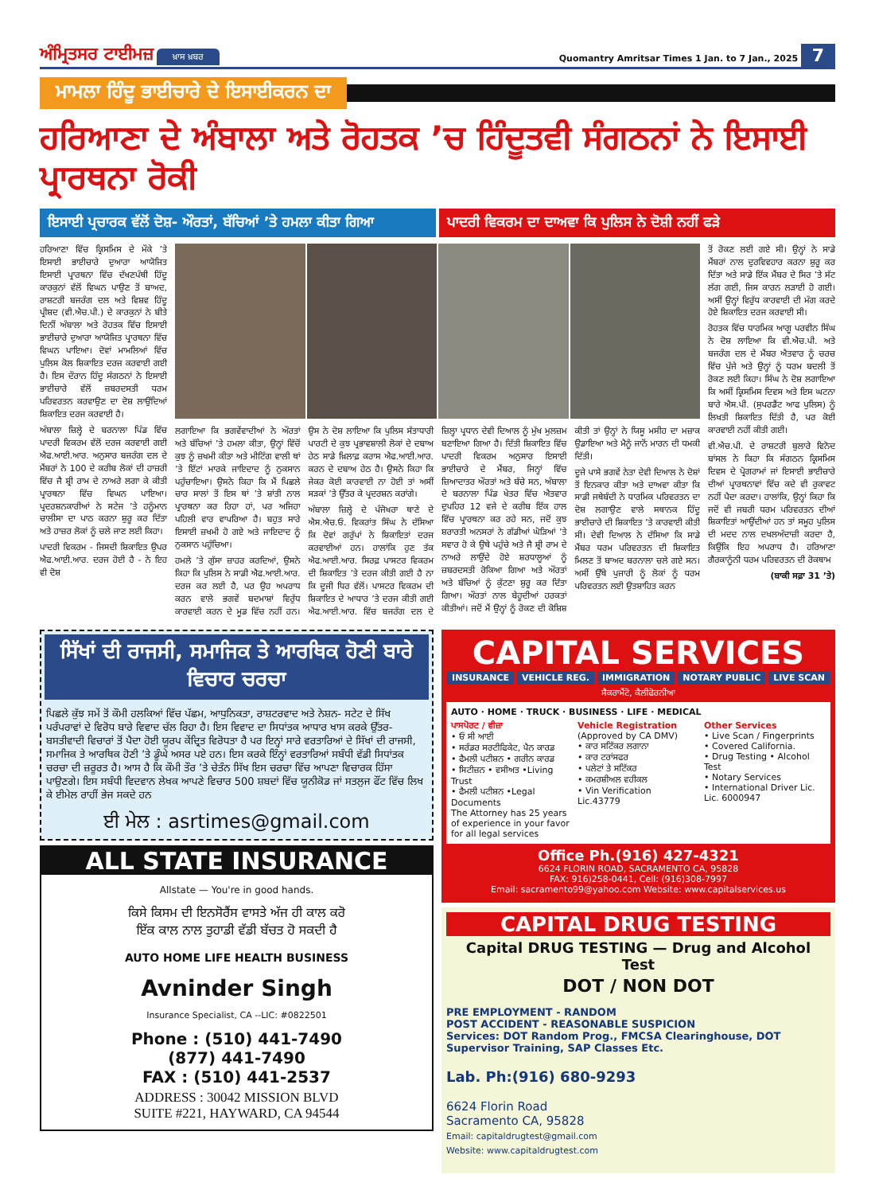ਅੰਮ੍ਰਿਤਸਰ ਟਾਈਮਜ਼ ਖ਼ਾਸ ਖ਼ਬਰ
Quomantry Amritsar Times 1 Jan. to 7 Jan., 2025 7
ਮਾਮਲਾ ਹਿੰਦੂ ਭਾਈਚਾਰੇ ਦੇ ਇਸਾਈਕਰਨ ਦਾ
ਹਰਿਆਣਾ ਦੇ ਅੰਬਾਲਾ ਅਤੇ ਰੋਹਤਕ ’ਚ ਹਿੰਦੂਤਵੀ ਸੰਗਠਨਾਂ ਨੇ ਇਸਾਈ ਪ੍ਰਾਰਥਨਾ ਰੋਕੀ
ਇਸਾਈ ਪ੍ਰਚਾਰਕ ਵੱਲੋਂ ਦੋਸ਼- ਔਰਤਾਂ, ਬੱਚਿਆਂ ’ਤੇ ਹਮਲਾ ਕੀਤਾ ਗਿਆ
ਪਾਦਰੀ ਵਿਕਰਮ ਦਾ ਦਾਅਵਾ ਕਿ ਪੁਲਿਸ ਨੇ ਦੋਸ਼ੀ ਨਹੀਂ ਫੜੇ
ਹਰਿਆਣਾ ਵਿੱਚ ਕ੍ਰਿਸਮਿਸ ਦੇ ਮੌਕੇ ’ਤੇ ਇਸਾਈ ਭਾਈਚਾਰੇ ਦੁਆਰਾ ਆਯੋਜਿਤ ਇਸਾਈ ਪ੍ਰਾਰਥਨਾ ਵਿੱਚ ਦੱਖਣਪੰਥੀ ਹਿੰਦੂ ਕਾਰਕੁਨਾਂ ਵੱਲੋਂ ਵਿਘਨ ਪਾਉਣ ਤੋਂ ਬਾਅਦ, ਰਾਸ਼ਟਰੀ ਬਜਰੰਗ ਦਲ ਅਤੇ ਵਿਸ਼ਵ ਹਿੰਦੂ ਪ੍ਰੀਸ਼ਦ (ਵੀ.ਐਚ.ਪੀ.) ਦੇ ਕਾਰਕੁਨਾਂ ਨੇ ਬੀਤੇ ਦਿਨੀਂ ਅੰਬਾਲਾ ਅਤੇ ਰੋਹਤਕ ਵਿੱਚ ਇਸਾਈ ਭਾਈਚਾਰੇ ਦੁਆਰਾ ਆਯੋਜਿਤ ਪ੍ਰਾਰਥਨਾ ਵਿੱਚ ਵਿਘਨ ਪਾਇਆ। ਦੋਵਾਂ ਮਾਮਲਿਆਂ ਵਿੱਚ ਪੁਲਿਸ ਕੋਲ ਸ਼ਿਕਾਇਤ ਦਰਜ ਕਰਵਾਈ ਗਈ ਹੈ। ਇਸ ਦੌਰਾਨ ਹਿੰਦੂ ਸੰਗਠਨਾਂ ਨੇ ਇਸਾਈ ਭਾਈਚਾਰੇ ਵੱਲੋਂ ਜ਼ਬਰਦਸਤੀ ਧਰਮ ਪਰਿਵਰਤਨ ਕਰਵਾਉਣ ਦਾ ਦੋਸ਼ ਲਾਉਂਦਿਆਂ ਸ਼ਿਕਾਇਤ ਦਰਜ ਕਰਵਾਈ ਹੈ।
ਅੰਬਾਲਾ ਜ਼ਿਲ੍ਹੇ ਦੇ ਬਰਨਾਲਾ ਪਿੰਡ ਵਿੱਚ ਪਾਦਰੀ ਵਿਕਰਮ ਵੱਲੋਂ ਦਰਜ ਕਰਵਾਈ ਗਈ ਐਫ.ਆਈ.ਆਰ. ਅਨੁਸਾਰ ਬਜਰੰਗ ਦਲ ਦੇ ਮੈਂਬਰਾਂ ਨੇ 100 ਦੇ ਕਰੀਬ ਲੋਕਾਂ ਦੀ ਹਾਜ਼ਰੀ ਵਿੱਚ ਜੈ ਸ਼੍ਰੀ ਰਾਮ ਦੇ ਨਾਅਰੇ ਲਗਾ ਕੇ ਕੀਤੀ ਪ੍ਰਾਰਥਨਾ ਵਿੱਚ ਵਿਘਨ ਪਾਇਆ। ਪ੍ਰਦਰਸ਼ਨਕਾਰੀਆਂ ਨੇ ਸਟੇਜ ’ਤੇ ਹਨੂੰਮਾਨ ਚਾਲੀਸਾ ਦਾ ਪਾਠ ਕਰਨਾ ਸ਼ੁਰੂ ਕਰ ਦਿੱਤਾ ਅਤੇ ਹਾਜ਼ਰ ਲੋਕਾਂ ਨੂੰ ਚਲੇ ਜਾਣ ਲਈ ਕਿਹਾ।
ਪਾਦਰੀ ਵਿਕਰਮ - ਜਿਸਦੀ ਸ਼ਿਕਾਇਤ ਉਪਰ ਐਫ.ਆਈ.ਆਰ. ਦਰਜ ਹੋਈ ਹੈ - ਨੇ ਇਹ ਵੀ ਦੋਸ਼
ਲਗਾਇਆ ਕਿ ਭਗਵੇਂਵਾਦੀਆਂ ਨੇ ਔਰਤਾਂ ਅਤੇ ਬੱਚਿਆਂ ’ਤੇ ਹਮਲਾ ਕੀਤਾ, ਉਨ੍ਹਾਂ ਵਿੱਚੋਂ ਕੁਝ ਨੂੰ ਜ਼ਖਮੀ ਕੀਤਾ ਅਤੇ ਮੀਟਿੰਗ ਵਾਲੀ ਥਾਂ ’ਤੇ ਇੱਟਾਂ ਮਾਰਕੇ ਜਾਇਦਾਦ ਨੂੰ ਨੁਕਸਾਨ ਪਹੁੰਚਾਇਆ। ਉਸਨੇ ਕਿਹਾ ਕਿ ਮੈਂ ਪਿਛਲੇ ਚਾਰ ਸਾਲਾਂ ਤੋਂ ਇਸ ਥਾਂ ’ਤੇ ਸ਼ਾਂਤੀ ਨਾਲ ਪ੍ਰਾਰਥਨਾ ਕਰ ਰਿਹਾ ਹਾਂ, ਪਰ ਅਜਿਹਾ ਪਹਿਲੀ ਵਾਰ ਵਾਪਰਿਆ ਹੈ। ਬਹੁਤ ਸਾਰੇ ਇਸਾਈ ਜ਼ਖਮੀ ਹੋ ਗਏ ਅਤੇ ਜਾਇਦਾਦ ਨੂੰ ਨੁਕਸਾਨ ਪਹੁੰਚਿਆ।
ਹਮਲੇ ’ਤੇ ਗੁੱਸਾ ਜ਼ਾਹਰ ਕਰਦਿਆਂ, ਉਸਨੇ ਕਿਹਾ ਕਿ ਪੁਲਿਸ ਨੇ ਸਾਡੀ ਐਫ.ਆਈ.ਆਰ. ਦਰਜ ਕਰ ਲਈ ਹੈ, ਪਰ ਉਹ ਅਪਰਾਧ ਕਰਨ ਵਾਲੇ ਭਗਵੇਂ ਬਦਮਾਸ਼ਾਂ ਵਿਰੁੱਧ ਕਾਰਵਾਈ ਕਰਨ ਦੇ ਮੂਡ ਵਿੱਚ ਨਹੀਂ ਹਨ। ਉਸ ਨੇ ਦੋਸ਼ ਲਾਇਆ ਕਿ ਪੁਲਿਸ ਸੱਤਾਧਾਰੀ ਪਾਰਟੀ ਦੇ ਕੁਝ ਪ੍ਰਭਾਵਸ਼ਾਲੀ ਲੋਕਾਂ ਦੇ ਦਬਾਅ ਹੇਠ ਸਾਡੇ ਖ਼ਿਲਾਫ਼ ਕਰਾਸ ਐਫ.ਆਈ.ਆਰ. ਕਰਨ ਦੇ ਦਬਾਅ ਹੇਠ ਹੈ। ਉਸਨੇ ਕਿਹਾ ਕਿ ਜੇਕਰ ਕੋਈ ਕਾਰਵਾਈ ਨਾ ਹੋਈ ਤਾਂ ਅਸੀਂ ਸੜਕਾਂ ’ਤੇ ਉੱਤਰ ਕੇ ਪ੍ਰਦਰਸ਼ਨ ਕਰਾਂਗੇ।
ਅੰਬਾਲਾ ਜ਼ਿਲ੍ਹੇ ਦੇ ਪੰਜੋਖਰਾ ਥਾਣੇ ਦੇ ਐਸ.ਐਚ.ਓ. ਵਿਕਰਾਂਤ ਸਿੰਘ ਨੇ ਦੱਸਿਆ ਕਿ ਦੋਵਾਂ ਗਰੁੱਪਾਂ ਨੇ ਸ਼ਿਕਾਇਤਾਂ ਦਰਜ ਕਰਵਾਈਆਂ ਹਨ। ਹਾਲਾਂਕਿ ਹੁਣ ਤੱਕ ਐਫ.ਆਈ.ਆਰ. ਸਿਰਫ਼ ਪਾਸਟਰ ਵਿਕਰਮ ਦੀ ਸ਼ਿਕਾਇਤ ’ਤੇ ਦਰਜ ਕੀਤੀ ਗਈ ਹੈ ਨਾ ਕਿ ਦੂਜੀ ਧਿਰ ਵੱਲੋਂ। ਪਾਸਟਰ ਵਿਕਰਮ ਦੀ ਸ਼ਿਕਾਇਤ ਦੇ ਆਧਾਰ ’ਤੇ ਦਰਜ ਕੀਤੀ ਗਈ ਐਫ.ਆਈ.ਆਰ. ਵਿੱਚ ਬਜਰੰਗ ਦਲ ਦੇ ਜ਼ਿਲ੍ਹਾ ਪ੍ਰਧਾਨ ਦੇਵੀ ਦਿਆਲ ਨੂੰ ਮੁੱਖ ਮੁਲਜ਼ਮ ਬਣਾਇਆ ਗਿਆ ਹੈ। ਦਿੱਤੀ ਸ਼ਿਕਾਇਤ ਵਿੱਚ ਪਾਦਰੀ ਵਿਕਰਮ ਅਨੁਸਾਰ ਇਸਾਈ ਭਾਈਚਾਰੇ ਦੇ ਮੈਂਬਰ, ਜਿਨ੍ਹਾਂ ਵਿੱਚ ਜ਼ਿਆਦਾਤਰ ਔਰਤਾਂ ਅਤੇ ਬੱਚੇ ਸਨ, ਅੰਬਾਲਾ ਦੇ ਬਰਨਾਲਾ ਪਿੰਡ ਖੇਤਰ ਵਿੱਚ ਐਤਵਾਰ ਦੁਪਹਿਰ 12 ਵਜੇ ਦੇ ਕਰੀਬ ਇੱਕ ਹਾਲ ਵਿੱਚ ਪ੍ਰਾਰਥਨਾ ਕਰ ਰਹੇ ਸਨ, ਜਦੋਂ ਕੁਝ ਸ਼ਰਾਰਤੀ ਅਨਸਰਾਂ ਨੇ ਗੱਡੀਆਂ ਘੋੜਿਆਂ ’ਤੇ ਸਵਾਰ ਹੋ ਕੇ ਉਥੇ ਪਹੁੰਚੇ ਅਤੇ ਜੈ ਸ਼੍ਰੀ ਰਾਮ ਦੇ ਨਾਅਰੇ ਲਾਉਂਦੇ ਹੋਏ ਸ਼ਰਧਾਲੂਆਂ ਨੂੰ ਜ਼ਬਰਦਸਤੀ ਰੋਕਿਆ ਗਿਆ ਅਤੇ ਔਰਤਾਂ ਅਤੇ ਬੱਚਿਆਂ ਨੂੰ ਕੁੱਟਣਾ ਸ਼ੁਰੂ ਕਰ ਦਿੱਤਾ ਗਿਆ। ਔਰਤਾਂ ਨਾਲ ਬੇਹੂਦੀਆਂ ਹਰਕਤਾਂ ਕੀਤੀਆਂ। ਜਦੋਂ ਮੈਂ ਉਨ੍ਹਾਂ ਨੂੰ ਰੋਕਣ ਦੀ ਕੋਸ਼ਿਸ਼ ਕੀਤੀ ਤਾਂ ਉਨ੍ਹਾਂ ਨੇ ਯਿਸੂ ਮਸੀਹ ਦਾ ਮਜ਼ਾਕ ਉਡਾਇਆ ਅਤੇ ਮੈਨੂੰ ਜਾਨੋਂ ਮਾਰਨ ਦੀ ਧਮਕੀ ਦਿੱਤੀ।
ਦੂਜੇ ਪਾਸੇ ਭਗਵੇਂ ਨੇਤਾ ਦੇਵੀ ਦਿਆਲ ਨੇ ਦੋਸ਼ਾਂ ਤੋਂ ਇਨਕਾਰ ਕੀਤਾ ਅਤੇ ਦਾਅਵਾ ਕੀਤਾ ਕਿ ਸਾਡੀ ਜਥੇਬੰਦੀ ਨੇ ਧਾਰਮਿਕ ਪਰਿਵਰਤਨ ਦਾ ਦੋਸ਼ ਲਗਾਉਣ ਵਾਲੇ ਸਥਾਨਕ ਹਿੰਦੂ ਭਾਈਚਾਰੇ ਦੀ ਸ਼ਿਕਾਇਤ ’ਤੇ ਕਾਰਵਾਈ ਕੀਤੀ ਸੀ। ਦੇਵੀ ਦਿਆਲ ਨੇ ਦੱਸਿਆ ਕਿ ਸਾਡੇ ਮੈਂਬਰ ਧਰਮ ਪਰਿਵਰਤਨ ਦੀ ਸ਼ਿਕਾਇਤ ਮਿਲਣ ਤੋਂ ਬਾਅਦ ਬਰਨਾਲਾ ਚਲੇ ਗਏ ਸਨ। ਅਸੀਂ ਉੱਥੇ ਪੁਜਾਰੀ ਨੂੰ ਲੋਕਾਂ ਨੂੰ ਧਰਮ ਪਰਿਵਰਤਨ ਲਈ ਉਤਸ਼ਾਹਿਤ ਕਰਨ
ਤੋਂ ਰੋਕਣ ਲਈ ਗਏ ਸੀ। ਉਨ੍ਹਾਂ ਨੇ ਸਾਡੇ ਮੈਂਬਰਾਂ ਨਾਲ ਦੁਰਵਿਵਹਾਰ ਕਰਨਾ ਸ਼ੁਰੂ ਕਰ ਦਿੱਤਾ ਅਤੇ ਸਾਡੇ ਇੱਕ ਮੈਂਬਰ ਦੇ ਸਿਰ ’ਤੇ ਸੱਟ ਲੱਗ ਗਈ, ਜਿਸ ਕਾਰਨ ਲੜਾਈ ਹੋ ਗਈ। ਅਸੀਂ ਉਨ੍ਹਾਂ ਵਿਰੁੱਧ ਕਾਰਵਾਈ ਦੀ ਮੰਗ ਕਰਦੇ ਹੋਏ ਸ਼ਿਕਾਇਤ ਦਰਜ ਕਰਵਾਈ ਸੀ।
ਰੋਹਤਕ ਵਿੱਚ ਧਾਰਮਿਕ ਆਗੂ ਪਰਵੀਨ ਸਿੰਘ ਨੇ ਦੋਸ਼ ਲਾਇਆ ਕਿ ਵੀ.ਐਚ.ਪੀ. ਅਤੇ ਬਜਰੰਗ ਦਲ ਦੇ ਮੈਂਬਰ ਐਤਵਾਰ ਨੂੰ ਚਰਚ ਵਿੱਚ ਪੁੱਜੇ ਅਤੇ ਉਨ੍ਹਾਂ ਨੂੰ ਧਰਮ ਬਦਲੀ ਤੋਂ ਰੋਕਣ ਲਈ ਕਿਹਾ। ਸਿੰਘ ਨੇ ਦੋਸ਼ ਲਗਾਇਆ ਕਿ ਅਸੀਂ ਕ੍ਰਿਸਮਿਸ ਦਿਵਸ ਅਤੇ ਇਸ ਘਟਨਾ ਬਾਰੇ ਐਸ.ਪੀ. (ਸੁਪਰਡੈਂਟ ਆਫ ਪੁਲਿਸ) ਨੂੰ ਲਿਖਤੀ ਸ਼ਿਕਾਇਤ ਦਿੱਤੀ ਹੈ, ਪਰ ਕੋਈ ਕਾਰਵਾਈ ਨਹੀਂ ਕੀਤੀ ਗਈ।
ਵੀ.ਐਚ.ਪੀ. ਦੇ ਰਾਸ਼ਟਰੀ ਬੁਲਾਰੇ ਵਿਨੋਦ ਬਾਂਸਲ ਨੇ ਕਿਹਾ ਕਿ ਸੰਗਠਨ ਕ੍ਰਿਸਮਿਸ ਦਿਵਸ ਦੇ ਪ੍ਰੋਗਰਾਮਾਂ ਜਾਂ ਇਸਾਈ ਭਾਈਚਾਰੇ ਦੀਆਂ ਪ੍ਰਾਰਥਨਾਵਾਂ ਵਿੱਚ ਕਦੇ ਵੀ ਰੁਕਾਵਟ ਨਹੀਂ ਪੈਦਾ ਕਰਦਾ। ਹਾਲਾਂਕਿ, ਉਨ੍ਹਾਂ ਕਿਹਾ ਕਿ ਜਦੋਂ ਵੀ ਜਬਰੀ ਧਰਮ ਪਰਿਵਰਤਨ ਦੀਆਂ ਸ਼ਿਕਾਇਤਾਂ ਆਉਂਦੀਆਂ ਹਨ ਤਾਂ ਸਮੂਹ ਪੁਲਿਸ ਦੀ ਮਦਦ ਨਾਲ ਦਖਲਅੰਦਾਜ਼ੀ ਕਰਦਾ ਹੈ, ਕਿਉਂਕਿ ਇਹ ਅਪਰਾਧ ਹੈ। ਹਰਿਆਣਾ ਗੈਰਕਾਨੂੰਨੀ ਧਰਮ ਪਰਿਵਰਤਨ ਦੀ ਰੋਕਥਾਮ
(ਬਾਕੀ ਸਫ਼ਾ 31 ’ਤੇ)
ਸਿੱਖਾਂ ਦੀ ਰਾਜਸੀ, ਸਮਾਜਿਕ ਤੇ ਆਰਥਿਕ ਹੋਣੀ ਬਾਰੇ ਵਿਚਾਰ ਚਰਚਾ
ਪਿਛਲੇ ਕੁੱਝ ਸਮੇਂ ਤੋਂ ਕੌਮੀ ਹਲਕਿਆਂ ਵਿੱਚ ਪੱਛਮ, ਆਧੁਨਿਕਤਾ, ਰਾਸ਼ਟਰਵਾਦ ਅਤੇ ਨੇਸ਼ਨ- ਸਟੇਟ ਦੇ ਸਿੱਖ ਪਰੰਪਰਾਵਾਂ ਦੇ ਵਿਰੋਧ ਬਾਰੇ ਵਿਵਾਦ ਚੱਲ ਰਿਹਾ ਹੈ। ਇਸ ਵਿਵਾਦ ਦਾ ਸਿਧਾਂਤਕ ਆਧਾਰ ਖਾਸ ਕਰਕੇ ਉੱਤਰ- ਬਸਤੀਵਾਦੀ ਵਿਚਾਰਾਂ ਤੋਂ ਪੈਦਾ ਹੋਈ ਯੂਰਪ ਕੇਂਦ੍ਰਿਤ ਵਿਰੋਧਤਾ ਹੈ ਪਰ ਇਨ੍ਹਾਂ ਸਾਰੇ ਵਰਤਾਰਿਆਂ ਦੇ ਸਿੱਖਾਂ ਦੀ ਰਾਜਸੀ, ਸਮਾਜਿਕ ਤੇ ਆਰਥਿਕ ਹੋਣੀ ’ਤੇ ਡੂੰਘੇ ਅਸਰ ਪਏ ਹਨ। ਇਸ ਕਰਕੇ ਇੰਨ੍ਹਾਂ ਵਰਤਾਰਿਆਂ ਸਬੰਧੀ ਵੱਡੀ ਸਿਧਾਂਤਕ ਚਰਚਾ ਦੀ ਜ਼ਰੂਰਤ ਹੈ। ਆਸ ਹੈ ਕਿ ਕੌਮੀ ਤੌਰ ’ਤੇ ਚੇਤੰਨ ਸਿੱਖ ਇਸ ਚਰਚਾ ਵਿੱਚ ਆਪਣਾ ਵਿਚਾਰਕ ਹਿੱਸਾ ਪਾਉਣਗੇ। ਇਸ ਸਬੰਧੀ ਵਿਦਵਾਨ ਲੇਖਕ ਆਪਣੇ ਵਿਚਾਰ 500 ਸ਼ਬਦਾਂ ਵਿੱਚ ਯੂਨੀਕੋਡ ਜਾਂ ਸਤਲੁਜ ਫੌਂਟ ਵਿੱਚ ਲਿਖ ਕੇ ਈਮੇਲ ਰਾਹੀਂ ਭੇਜ ਸਕਦੇ ਹਨ
ਈ ਮੇਲ : asrtimes@gmail.com
ALL STATE INSURANCE
Allstate — You're in good hands.
ਕਿਸੇ ਕਿਸਮ ਦੀ ਇਨਸੋਰੈਂਸ ਵਾਸਤੇ ਅੱਜ ਹੀ ਕਾਲ ਕਰੋ
ਇੱਕ ਕਾਲ ਨਾਲ ਤੁਹਾਡੀ ਵੱਡੀ ਬੱਚਤ ਹੋ ਸਕਦੀ ਹੈ
AUTO HOME LIFE HEALTH BUSINESS
Avninder Singh
Insurance Specialist, CA --LIC: #0822501
Phone : (510) 441-7490
(877) 441-7490
FAX : (510) 441-2537
ADDRESS : 30042 MISSION BLVD
SUITE #221, HAYWARD, CA 94544
CAPITAL SERVICES
INSURANCE VEHICLE REG. IMMIGRATION NOTARY PUBLIC LIVE SCAN
ਸੈਕਰਾਮੈਂਟੋ, ਕੈਲੀਫੋਰਨੀਆ
AUTO · HOME · TRUCK · BUSINESS · LIFE · MEDICAL
ਪਾਸਪੋਰਟ / ਵੀਜ਼ਾ
• ਓ ਸੀ ਆਈ
• ਸਰੰਡਰ ਸਰਟੀਫਿਕੇਟ, ਪੈਨ ਕਾਰਡ
• ਫੈਮਲੀ ਪਟੀਸ਼ਨ • ਗਰੀਨ ਕਾਰਡ
• ਸਿਟੀਜ਼ਨ • ਵਸੀਅਤ •Living Trust
• ਫੈਮਲੀ ਪਟੀਸ਼ਨ •Legal Documents
The Attorney has 25 years of experience in your favor for all legal services
Vehicle Registration
(Approved by CA DMV)
• ਕਾਰ ਸਟਿੱਕਰ ਲਗਾਨਾ
• ਕਾਰ ਟਰਾਂਸਫਰ
• ਪਲੇਟਾਂ ਤੇ ਸਟਿੱਕਰ
• ਕਮਰਸ਼ੀਅਲ ਵਹੀਕਲ
• Vin Verification
Lic.43779
Other Services
• Live Scan / Fingerprints
• Covered California.
• Drug Testing • Alcohol Test
• Notary Services
• International Driver Lic.
Lic. 6000947
Office Ph.(916) 427-4321
6624 FLORIN ROAD, SACRAMENTO CA, 95828
FAX: 916)258-0441, Cell: (916)308-7997
Email: sacramento99@yahoo.com Website: www.capitalservices.us
CAPITAL DRUG TESTING
Capital DRUG TESTING — Drug and Alcohol Test
DOT / NON DOT
PRE EMPLOYMENT - RANDOM
POST ACCIDENT - REASONABLE SUSPICION
Services: DOT Random Prog., FMCSA Clearinghouse, DOT Supervisor Training, SAP Classes Etc.
Lab. Ph:(916) 680-9293
6624 Florin Road
Sacramento CA, 95828
Email: capitaldrugtest@gmail.com
Website: www.capitaldrugtest.com